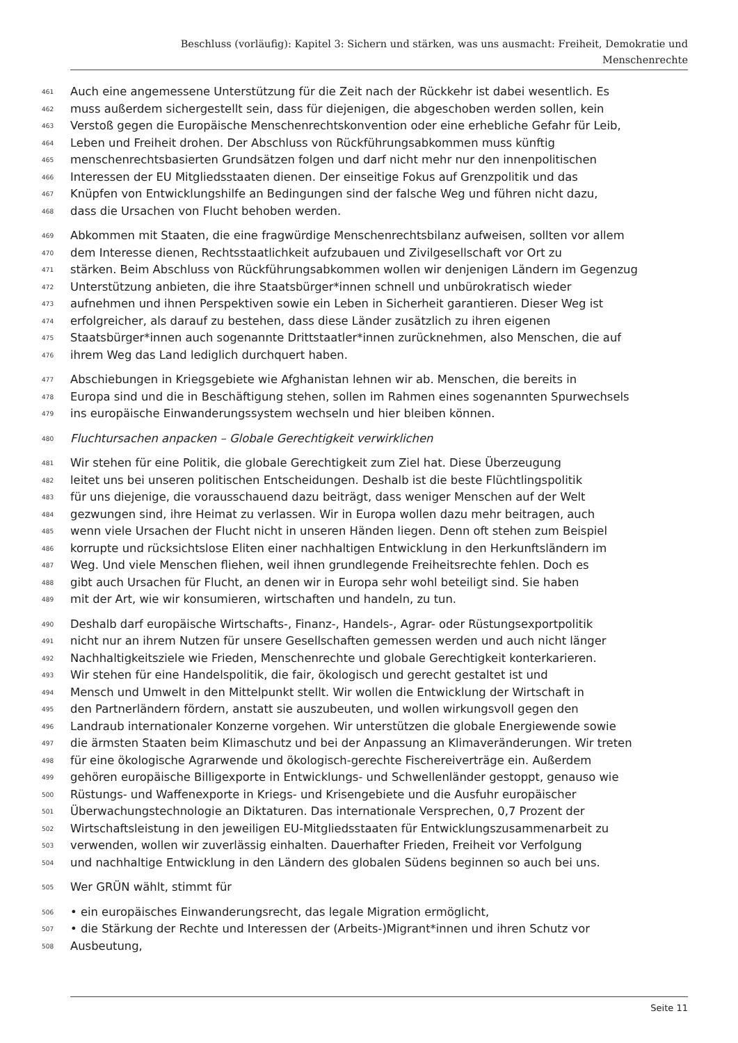Beschluss (vorläufig): Kapitel 3: Sichern und stärken, was uns ausmacht: Freiheit, Demokratie und
Menschenrechte
461 Auch eine angemessene Unterstützung für die Zeit nach der Rückkehr ist dabei wesentlich. Es
462 muss außerdem sichergestellt sein, dass für diejenigen, die abgeschoben werden sollen, kein
463 Verstoß gegen die Europäische Menschenrechtskonvention oder eine erhebliche Gefahr für Leib,
464 Leben und Freiheit drohen. Der Abschluss von Rückführungsabkommen muss künftig
465 menschenrechtsbasierten Grundsätzen folgen und darf nicht mehr nur den innenpolitischen
466 Interessen der EU Mitgliedsstaaten dienen. Der einseitige Fokus auf Grenzpolitik und das
467 Knüpfen von Entwicklungshilfe an Bedingungen sind der falsche Weg und führen nicht dazu,
468 dass die Ursachen von Flucht behoben werden.
469 Abkommen mit Staaten, die eine fragwürdige Menschenrechtsbilanz aufweisen, sollten vor allem
470 dem Interesse dienen, Rechtsstaatlichkeit aufzubauen und Zivilgesellschaft vor Ort zu
471 stärken. Beim Abschluss von Rückführungsabkommen wollen wir denjenigen Ländern im Gegenzug
472 Unterstützung anbieten, die ihre Staatsbürger*innen schnell und unbürokratisch wieder
473 aufnehmen und ihnen Perspektiven sowie ein Leben in Sicherheit garantieren. Dieser Weg ist
474 erfolgreicher, als darauf zu bestehen, dass diese Länder zusätzlich zu ihren eigenen
475 Staatsbürger*innen auch sogenannte Drittstaatler*innen zurücknehmen, also Menschen, die auf
476 ihrem Weg das Land lediglich durchquert haben.
477 Abschiebungen in Kriegsgebiete wie Afghanistan lehnen wir ab. Menschen, die bereits in
478 Europa sind und die in Beschäftigung stehen, sollen im Rahmen eines sogenannten Spurwechsels
479 ins europäische Einwanderungssystem wechseln und hier bleiben können.
480 Fluchtursachen anpacken – Globale Gerechtigkeit verwirklichen
481 Wir stehen für eine Politik, die globale Gerechtigkeit zum Ziel hat. Diese Überzeugung
482 leitet uns bei unseren politischen Entscheidungen. Deshalb ist die beste Flüchtlingspolitik
483 für uns diejenige, die vorausschauend dazu beiträgt, dass weniger Menschen auf der Welt
484 gezwungen sind, ihre Heimat zu verlassen. Wir in Europa wollen dazu mehr beitragen, auch
485 wenn viele Ursachen der Flucht nicht in unseren Händen liegen. Denn oft stehen zum Beispiel
486 korrupte und rücksichtslose Eliten einer nachhaltigen Entwicklung in den Herkunftsländern im
487 Weg. Und viele Menschen fliehen, weil ihnen grundlegende Freiheitsrechte fehlen. Doch es
488 gibt auch Ursachen für Flucht, an denen wir in Europa sehr wohl beteiligt sind. Sie haben
489 mit der Art, wie wir konsumieren, wirtschaften und handeln, zu tun.
490 Deshalb darf europäische Wirtschafts-, Finanz-, Handels-, Agrar- oder Rüstungsexportpolitik
491 nicht nur an ihrem Nutzen für unsere Gesellschaften gemessen werden und auch nicht länger
492 Nachhaltigkeitsziele wie Frieden, Menschenrechte und globale Gerechtigkeit konterkarieren.
493 Wir stehen für eine Handelspolitik, die fair, ökologisch und gerecht gestaltet ist und
494 Mensch und Umwelt in den Mittelpunkt stellt. Wir wollen die Entwicklung der Wirtschaft in
495 den Partnerländern fördern, anstatt sie auszubeuten, und wollen wirkungsvoll gegen den
496 Landraub internationaler Konzerne vorgehen. Wir unterstützen die globale Energiewende sowie
497 die ärmsten Staaten beim Klimaschutz und bei der Anpassung an Klimaveränderungen. Wir treten
498 für eine ökologische Agrarwende und ökologisch-gerechte Fischereiverträge ein. Außerdem
499 gehören europäische Billigexporte in Entwicklungs- und Schwellenländer gestoppt, genauso wie
500 Rüstungs- und Waffenexporte in Kriegs- und Krisengebiete und die Ausfuhr europäischer
501 Überwachungstechnologie an Diktaturen. Das internationale Versprechen, 0,7 Prozent der
502 Wirtschaftsleistung in den jeweiligen EU-Mitgliedsstaaten für Entwicklungszusammenarbeit zu
503 verwenden, wollen wir zuverlässig einhalten. Dauerhafter Frieden, Freiheit vor Verfolgung
504 und nachhaltige Entwicklung in den Ländern des globalen Südens beginnen so auch bei uns.
505 Wer GRÜN wählt, stimmt für
506 • ein europäisches Einwanderungsrecht, das legale Migration ermöglicht,
507 • die Stärkung der Rechte und Interessen der (Arbeits-)Migrant*innen und ihren Schutz vor
508 Ausbeutung,
Seite 11